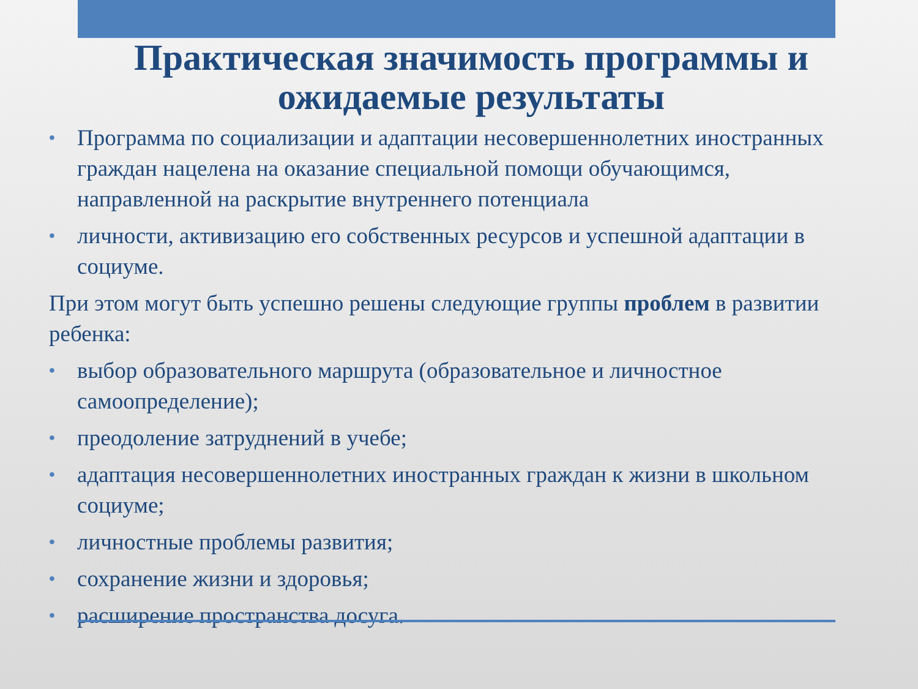Практическая значимость программы и ожидаемые результаты
• Программа по социализации и адаптации несовершеннолетних иностранных граждан нацелена на оказание специальной помощи обучающимся, направленной на раскрытие внутреннего потенциала
• личности, активизацию его собственных ресурсов и успешной адаптации в социуме.
При этом могут быть успешно решены следующие группы проблем в развитии ребенка:
• выбор образовательного маршрута (образовательное и личностное самоопределение);
• преодоление затруднений в учебе;
• адаптация несовершеннолетних иностранных граждан к жизни в школьном социуме;
• личностные проблемы развития;
• сохранение жизни и здоровья;
• расширение пространства досуга.